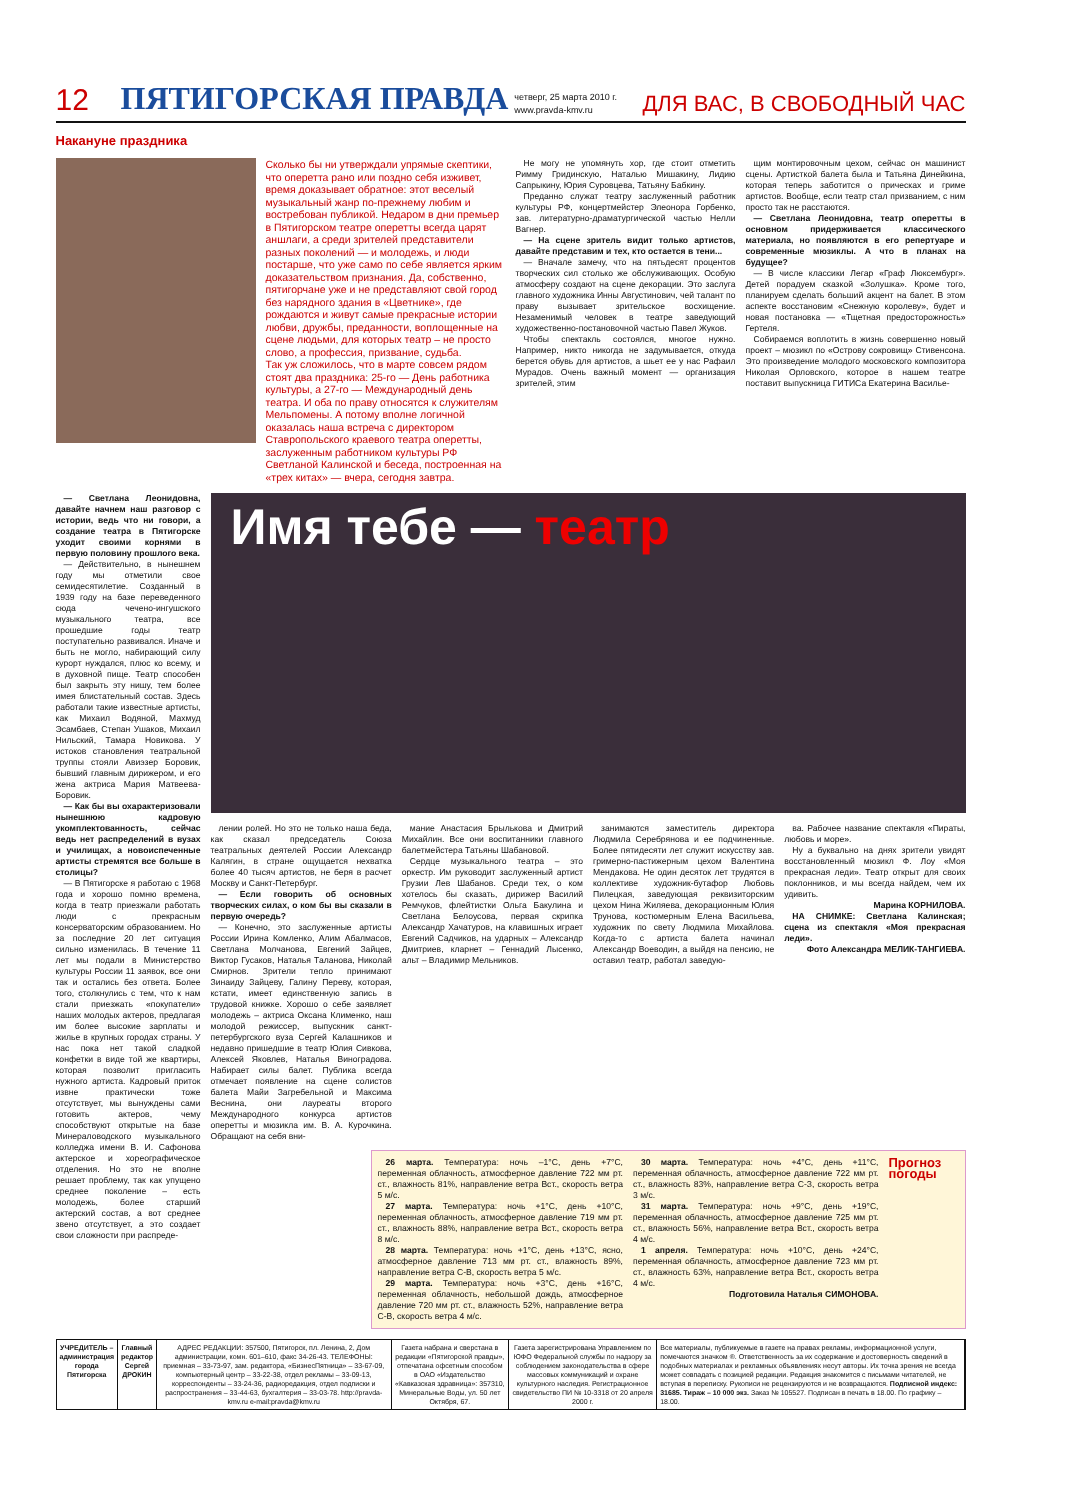12 ПЯТИГОРСКАЯ ПРАВДА четверг, 25 марта 2010 г.
www.pravda-kmv.ru ДЛЯ ВАС, В СВОБОДНЫЙ ЧАС
Накануне праздника
Сколько бы ни утверждали упрямые скептики, что оперетта рано или поздно себя изживет, время доказывает обратное: этот веселый музыкальный жанр по-прежнему любим и востребован публикой. Недаром в дни премьер в Пятигорском театре оперетты всегда царят аншлаги, а среди зрителей представители разных поколений — и молодежь, и люди постарше, что уже само по себе является ярким доказательством признания. Да, собственно, пятигорчане уже и не представляют свой город без нарядного здания в «Цветнике», где рождаются и живут самые прекрасные истории любви, дружбы, преданности, воплощенные на сцене людьми, для которых театр – не просто слово, а профессия, призвание, судьба.
Так уж сложилось, что в марте совсем рядом стоят два праздника: 25-го — День работника культуры, а 27-го — Международный день театра. И оба по праву относятся к служителям Мельпомены. А потому вполне логичной оказалась наша встреча с директором Ставропольского краевого театра оперетты, заслуженным работником культуры РФ Светланой Калинской и беседа, построенная на «трех китах» — вчера, сегодня завтра.
Не могу не упомянуть хор, где стоит отметить Римму Гридинскую, Наталью Мишакину, Лидию Сапрыкину, Юрия Суровцева, Татьяну Бабкину.
Преданно служат театру заслуженный работник культуры РФ, концертмейстер Элеонора Горбенко, зав. литературно-драматургической частью Нелли Вагнер.
— На сцене зритель видит только артистов, давайте представим и тех, кто остается в тени...
— Вначале замечу, что на пятьдесят процентов творческих сил столько же обслуживающих. Особую атмосферу создают на сцене декорации. Это заслуга главного художника Инны Августинович, чей талант по праву вызывает зрительское восхищение. Незаменимый человек в театре заведующий художественно-постановочной частью Павел Жуков.
Чтобы спектакль состоялся, многое нужно. Например, никто никогда не задумывается, откуда берется обувь для артистов, а шьет ее у нас Рафаил Мурадов. Очень важный момент — организация зрителей, этим
щим монтировочным цехом, сейчас он машинист сцены. Артисткой балета была и Татьяна Динейкина, которая теперь заботится о прическах и гриме артистов. Вообще, если театр стал призванием, с ним просто так не расстаются.
— Светлана Леонидовна, театр оперетты в основном придерживается классического материала, но появляются в его репертуаре и современные мюзиклы. А что в планах на будущее?
— В числе классики Легар «Граф Люксембург». Детей порадуем сказкой «Золушка». Кроме того, планируем сделать больший акцент на балет. В этом аспекте восстановим «Снежную королеву», будет и новая постановка — «Тщетная предосторожность» Гертеля.
Собираемся воплотить в жизнь совершенно новый проект – мюзикл по «Острову сокровищ» Стивенсона. Это произведение молодого московского композитора Николая Орловского, которое в нашем театре поставит выпускница ГИТИСа Екатерина Василье-
— Светлана Леонидовна, давайте начнем наш разговор с истории, ведь что ни говори, а создание театра в Пятигорске уходит своими корнями в первую половину прошлого века.
— Действительно, в нынешнем году мы отметили свое семидесятилетие. Созданный в 1939 году на базе переведенного сюда чечено-ингушского музыкального театра, все прошедшие годы театр поступательно развивался. Иначе и быть не могло, набирающий силу курорт нуждался, плюс ко всему, и в духовной пище. Театр способен был закрыть эту нишу, тем более имея блистательный состав. Здесь работали такие известные артисты, как Михаил Водяной, Махмуд Эсамбаев, Степан Ушаков, Михаил Нильский, Тамара Новикова. У истоков становления театральной труппы стояли Авиэзер Боровик, бывший главным дирижером, и его жена актриса Мария Матвеева-Боровик.
— Как бы вы охарактеризовали нынешнюю кадровую укомплектованность, сейчас ведь нет распределений в вузах и училищах, а новоиспеченные артисты стремятся все больше в столицы?
— В Пятигорске я работаю с 1968 года и хорошо помню времена, когда в театр приезжали работать люди с прекрасным консерваторским образованием. Но за последние 20 лет ситуация сильно изменилась. В течение 11 лет мы подали в Министерство культуры России 11 заявок, все они так и остались без ответа. Более того, столкнулись с тем, что к нам стали приезжать «покупатели» наших молодых актеров, предлагая им более высокие зарплаты и жилье в крупных городах страны. У нас пока нет такой сладкой конфетки в виде той же квартиры, которая позволит пригласить нужного артиста. Кадровый приток извне практически тоже отсутствует, мы вынуждены сами готовить актеров, чему способствуют открытые на базе Минераловодского музыкального колледжа имени В. И. Сафонова актерское и хореографическое отделения. Но это не вполне решает проблему, так как упущено среднее поколение – есть молодежь, более старший актерский состав, а вот среднее звено отсутствует, а это создает свои сложности при распреде-
Имя тебе — театр
лении ролей. Но это не только наша беда, как сказал председатель Союза театральных деятелей России Александр Калягин, в стране ощущается нехватка более 40 тысяч артистов, не беря в расчет Москву и Санкт-Петербург.
— Если говорить об основных творческих силах, о ком бы вы сказали в первую очередь?
— Конечно, это заслуженные артисты России Ирина Комленко, Алим Абалмасов, Светлана Молчанова, Евгений Зайцев, Виктор Гусаков, Наталья Таланова, Николай Смирнов. Зрители тепло принимают Зинаиду Зайцеву, Галину Переву, которая, кстати, имеет единственную запись в трудовой книжке. Хорошо о себе заявляет молодежь – актриса Оксана Клименко, наш молодой режиссер, выпускник санкт-петербургского вуза Сергей Калашников и недавно пришедшие в театр Юлия Сивкова, Алексей Яковлев, Наталья Виноградова. Набирает силы балет. Публика всегда отмечает появление на сцене солистов балета Майи Загребельной и Максима Веснина, они лауреаты второго Международного конкурса артистов оперетты и мюзикла им. В. А. Курочкина. Обращают на себя вни-
мание Анастасия Брылькова и Дмитрий Михайлин. Все они воспитанники главного балетмейстера Татьяны Шабановой.
Сердце музыкального театра – это оркестр. Им руководит заслуженный артист Грузии Лев Шабанов. Среди тех, о ком хотелось бы сказать, дирижер Василий Ремчуков, флейтистки Ольга Бакулина и Светлана Белоусова, первая скрипка Александр Хачатуров, на клавишных играет Евгений Садчиков, на ударных – Александр Дмитриев, кларнет – Геннадий Лысенко, альт – Владимир Мельников.
занимаются заместитель директора Людмила Серебрянова и ее подчиненные. Более пятидесяти лет служит искусству зав. гримерно-пастижерным цехом Валентина Мендакова. Не один десяток лет трудятся в коллективе художник-бутафор Любовь Пилецкая, заведующая реквизиторским цехом Нина Жиляева, декорационным Юлия Трунова, костюмерным Елена Васильева, художник по свету Людмила Михайлова. Когда-то с артиста балета начинал Александр Воеводин, а выйдя на пенсию, не оставил театр, работал заведую-
ва. Рабочее название спектакля «Пираты, любовь и море».
Ну а буквально на днях зрители увидят восстановленный мюзикл Ф. Лоу «Моя прекрасная леди». Театр открыт для своих поклонников, и мы всегда найдем, чем их удивить.
Марина КОРНИЛОВА.
НА СНИМКЕ: Светлана Калинская; сцена из спектакля «Моя прекрасная леди».
Фото Александра МЕЛИК-ТАНГИЕВА.
26 марта. Температура: ночь –1°С, день +7°С, переменная облачность, атмосферное давление 722 мм рт. ст., влажность 81%, направление ветра Вст., скорость ветра 5 м/с.
27 марта. Температура: ночь +1°С, день +10°С, переменная облачность, атмосферное давление 719 мм рт. ст., влажность 88%, направление ветра Вст., скорость ветра 8 м/с.
28 марта. Температура: ночь +1°С, день +13°С, ясно, атмосферное давление 713 мм рт. ст., влажность 89%, направление ветра С-В, скорость ветра 5 м/с.
29 марта. Температура: ночь +3°С, день +16°С, переменная облачность, небольшой дождь, атмосферное давление 720 мм рт. ст., влажность 52%, направление ветра С-В, скорость ветра 4 м/с.
30 марта. Температура: ночь +4°С, день +11°С, переменная облачность, атмосферное давление 722 мм рт. ст., влажность 83%, направление ветра С-З, скорость ветра 3 м/с.
31 марта. Температура: ночь +9°С, день +19°С, переменная облачность, атмосферное давление 725 мм рт. ст., влажность 56%, направление ветра Вст., скорость ветра 4 м/с.
1 апреля. Температура: ночь +10°С, день +24°С, переменная облачность, атмосферное давление 723 мм рт. ст., влажность 63%, направление ветра Вст., скорость ветра 4 м/с.
Подготовила Наталья СИМОНОВА.
Прогноз погоды
УЧРЕДИТЕЛЬ – администрация города Пятигорска
Главный редактор Сергей ДРОКИН АДРЕС РЕДАКЦИИ: 357500, Пятигорск, пл. Ленина, 2, Дом администрации, комн. 601–610, факс 34-26-43. ТЕЛЕФОНЫ: приемная – 33-73-97, зам. редактора, «БизнесПятница» – 33-67-09, компьютерный центр – 33-22-38, отдел рекламы – 33-09-13, корреспонденты – 33-24-36, радиоредакция, отдел подписки и распространения – 33-44-63, бухгалтерия – 33-03-78. http://pravda-kmv.ru e-mail:pravda@kmv.ru
Газета набрана и сверстана в редакции «Пятигорской правды», отпечатана офсетным способом в ОАО «Издательство «Кавказская здравница»: 357310, Минеральные Воды, ул. 50 лет Октября, 67.
Газета зарегистрирована Управлением по ЮФО Федеральной службы по надзору за соблюдением законодательства в сфере массовых коммуникаций и охране культурного наследия. Регистрационное свидетельство ПИ № 10-3318 от 20 апреля 2000 г.
Все материалы, публикуемые в газете на правах рекламы, информационной услуги, помечаются значком ®. Ответственность за их содержание и достоверность сведений в подобных материалах и рекламных объявлениях несут авторы. Их точка зрения не всегда может совпадать с позицией редакции. Редакция знакомится с письмами читателей, не вступая в переписку. Рукописи не рецензируются и не возвращаются. Подписной индекс: 31685. Тираж – 10 000 экз. Заказ № 105527. Подписан в печать в 18.00. По графику – 18.00.